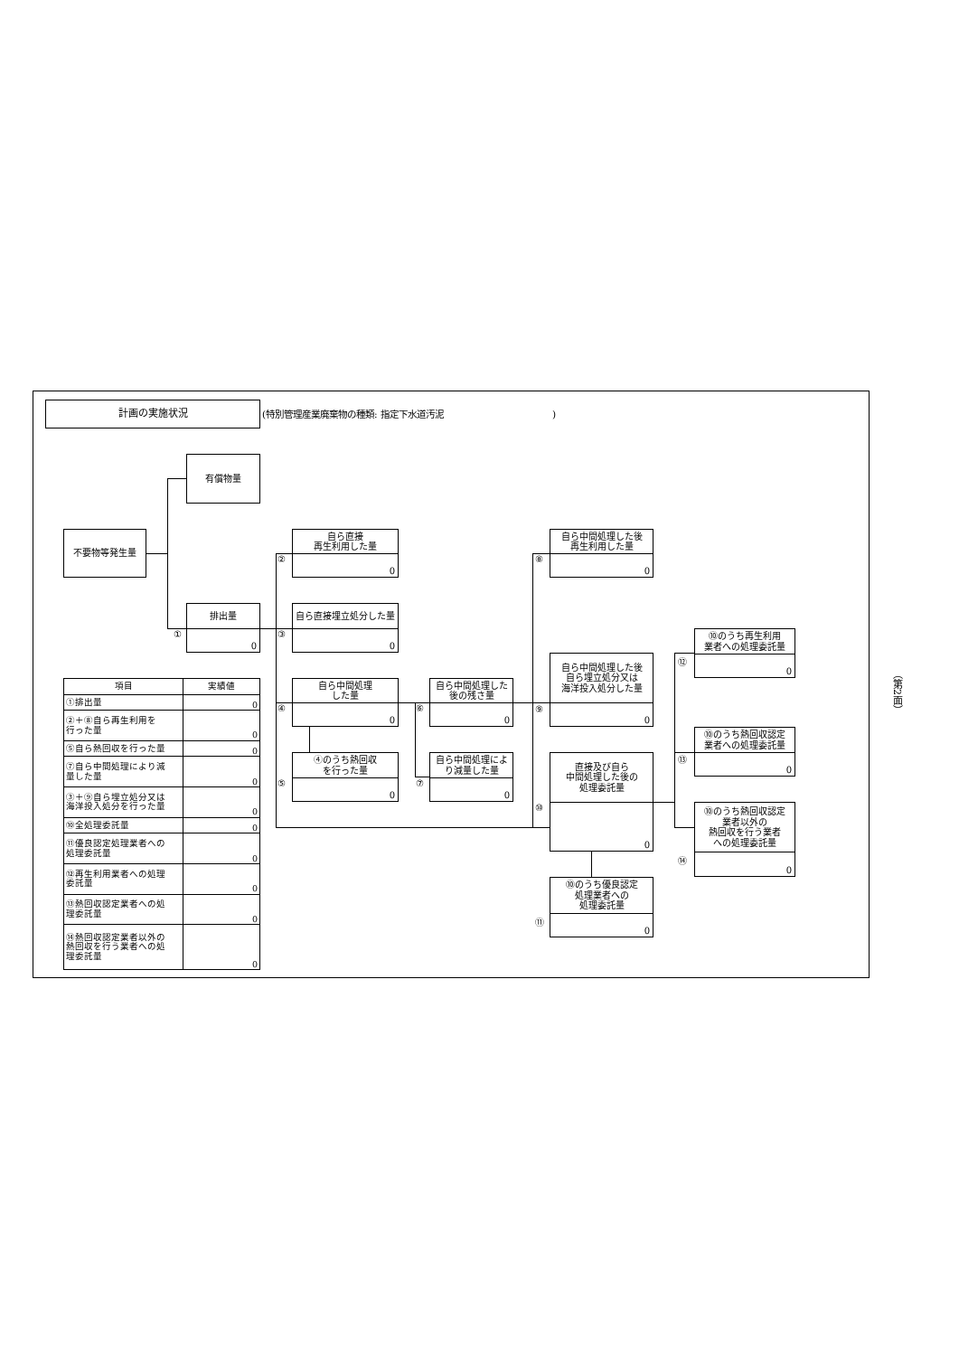計画の実施状況
(特別管理産業廃棄物の種類: 指定下水道汚泥　　　　　　　　　　　　)
有償物量
不要物等発生量
自ら直接
再生利用した量
0
②
自ら中間処理した後
再生利用した量
0
⑧
排出量
0
①
自ら直接埋立処分した量
0
③
⑩のうち再生利用
業者への処理委託量
0
⑫
自ら中間処理した後
自ら埋立処分又は
海洋投入処分した量
0
⑨
| 項目 | 実績値 |
| --- | --- |
| ①排出量 | 0 |
| ②＋⑧自ら再生利用を 行った量 | 0 |
| ⑤自ら熱回収を行った量 | 0 |
| ⑦自ら中間処理により減 量した量 | 0 |
| ③＋⑨自ら埋立処分又は 海洋投入処分を行った量 | 0 |
| ⑩全処理委託量 | 0 |
| ⑪優良認定処理業者への 処理委託量 | 0 |
| ⑫再生利用業者への処理 委託量 | 0 |
| ⑬熱回収認定業者への処 理委託量 | 0 |
| ⑭熱回収認定業者以外の 熱回収を行う業者への処 理委託量 | 0 |
自ら中間処理
した量
0
④
自ら中間処理した
後の残さ量
0
⑥
⑩のうち熱回収認定
業者への処理委託量
0
⑬
④のうち熱回収
を行った量
0
⑤
自ら中間処理によ
り減量した量
0
⑦
直接及び自ら
中間処理した後の
処理委託量
0
⑩
⑩のうち熱回収認定
業者以外の
熱回収を行う業者
への処理委託量
0
⑭
⑩のうち優良認定
処理業者への
処理委託量
0
⑪
（第2面）